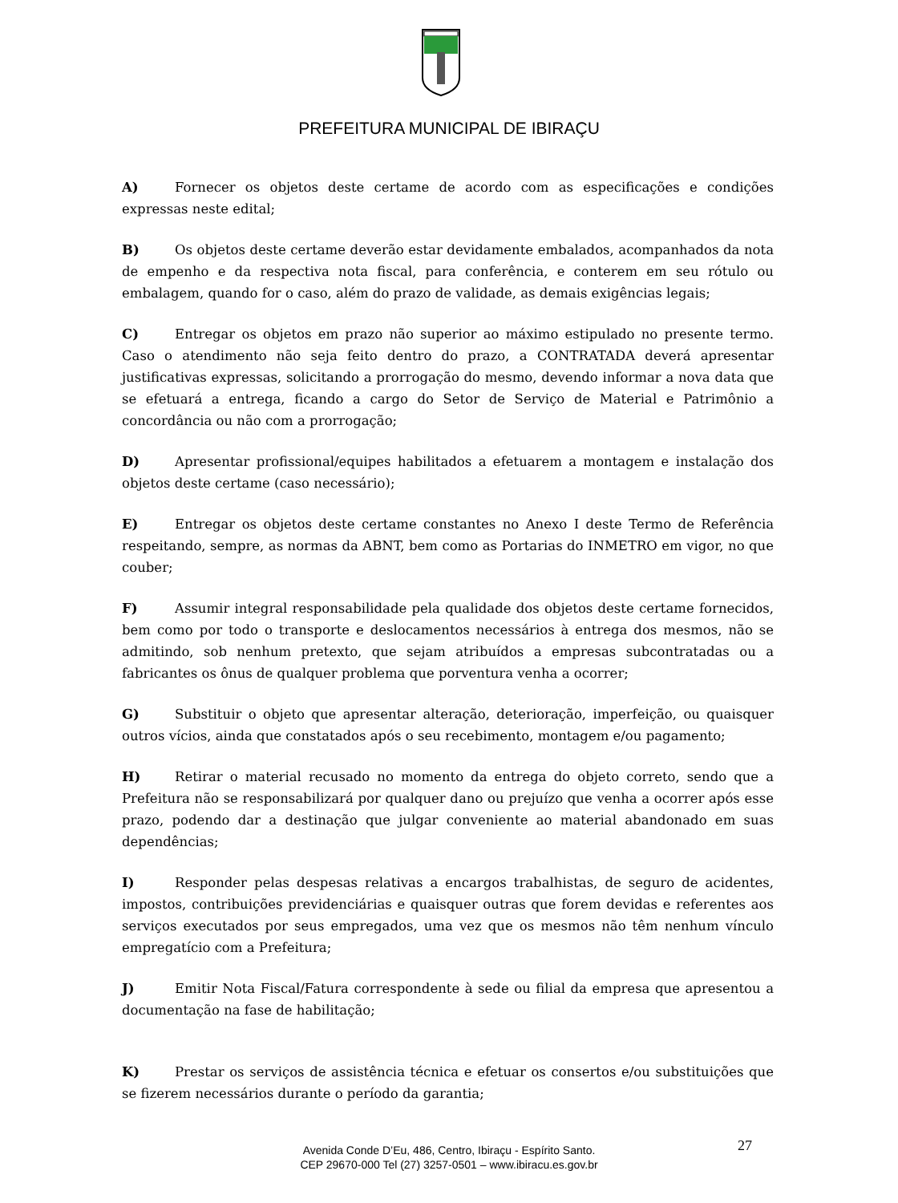PREFEITURA MUNICIPAL DE IBIRAÇU
A) Fornecer os objetos deste certame de acordo com as especificações e condições expressas neste edital;
B) Os objetos deste certame deverão estar devidamente embalados, acompanhados da nota de empenho e da respectiva nota fiscal, para conferência, e conterem em seu rótulo ou embalagem, quando for o caso, além do prazo de validade, as demais exigências legais;
C) Entregar os objetos em prazo não superior ao máximo estipulado no presente termo. Caso o atendimento não seja feito dentro do prazo, a CONTRATADA deverá apresentar justificativas expressas, solicitando a prorrogação do mesmo, devendo informar a nova data que se efetuará a entrega, ficando a cargo do Setor de Serviço de Material e Patrimônio a concordância ou não com a prorrogação;
D) Apresentar profissional/equipes habilitados a efetuarem a montagem e instalação dos objetos deste certame (caso necessário);
E) Entregar os objetos deste certame constantes no Anexo I deste Termo de Referência respeitando, sempre, as normas da ABNT, bem como as Portarias do INMETRO em vigor, no que couber;
F) Assumir integral responsabilidade pela qualidade dos objetos deste certame fornecidos, bem como por todo o transporte e deslocamentos necessários à entrega dos mesmos, não se admitindo, sob nenhum pretexto, que sejam atribuídos a empresas subcontratadas ou a fabricantes os ônus de qualquer problema que porventura venha a ocorrer;
G) Substituir o objeto que apresentar alteração, deterioração, imperfeição, ou quaisquer outros vícios, ainda que constatados após o seu recebimento, montagem e/ou pagamento;
H) Retirar o material recusado no momento da entrega do objeto correto, sendo que a Prefeitura não se responsabilizará por qualquer dano ou prejuízo que venha a ocorrer após esse prazo, podendo dar a destinação que julgar conveniente ao material abandonado em suas dependências;
I) Responder pelas despesas relativas a encargos trabalhistas, de seguro de acidentes, impostos, contribuições previdenciárias e quaisquer outras que forem devidas e referentes aos serviços executados por seus empregados, uma vez que os mesmos não têm nenhum vínculo empregatício com a Prefeitura;
J) Emitir Nota Fiscal/Fatura correspondente à sede ou filial da empresa que apresentou a documentação na fase de habilitação;
K) Prestar os serviços de assistência técnica e efetuar os consertos e/ou substituições que se fizerem necessários durante o período da garantia;
Avenida Conde D’Eu, 486, Centro, Ibiraçu - Espírito Santo.
CEP 29670-000 Tel (27) 3257-0501 – www.ibiracu.es.gov.br
27